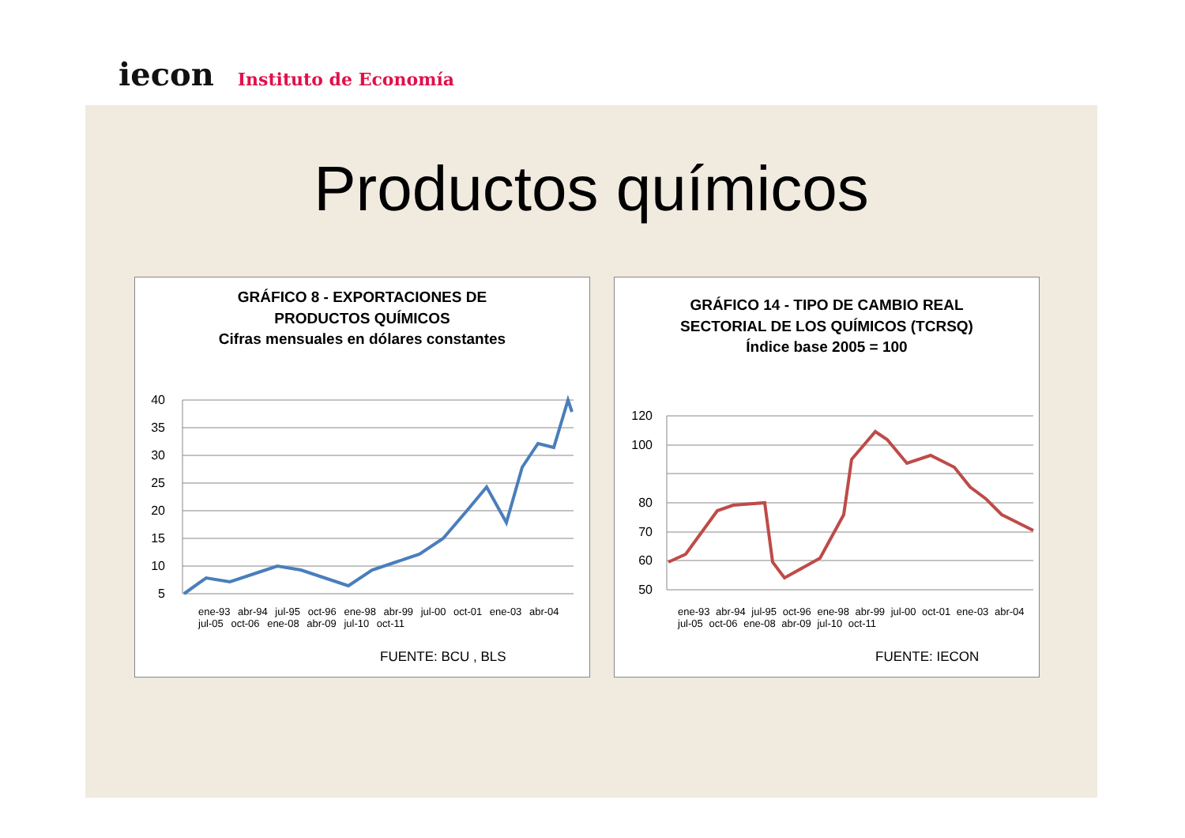iecon
Instituto de Economía
Productos químicos
GRÁFICO 8 - EXPORTACIONES DE
PRODUCTOS QUÍMICOS
Cifras mensuales en dólares constantes
40
35
30
25
20
15
10
5
FUENTE: BCU , BLS
ene-93 abr-94 jul-95 oct-96 ene-98 abr-99 jul-00 oct-01 ene-03 abr-04 jul-05 oct-06 ene-08 abr-09 jul-10 oct-11
GRÁFICO 14 - TIPO DE CAMBIO REAL
SECTORIAL DE LOS QUÍMICOS (TCRSQ)
Índice base 2005 = 100
120
100
80
70
60
50
FUENTE: IECON
ene-93 abr-94 jul-95 oct-96 ene-98 abr-99 jul-00 oct-01 ene-03 abr-04 jul-05 oct-06 ene-08 abr-09 jul-10 oct-11